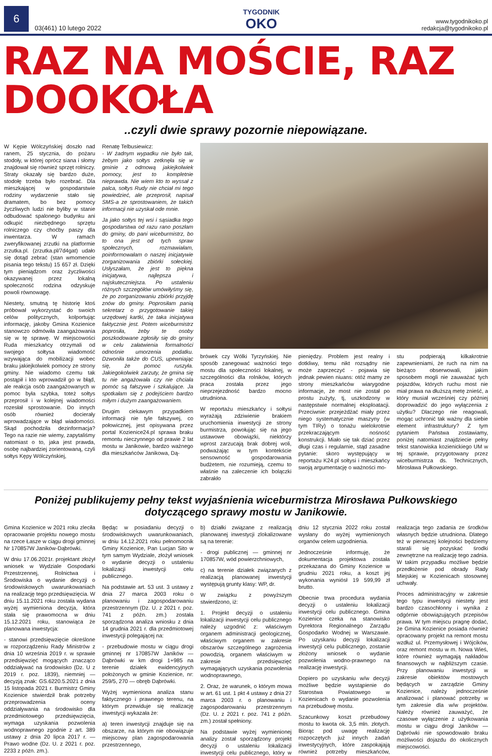6
03(461) 10 lutego 2022
TYGODNIK
OKO
www.tygodnikoko.pl
redakcja@tygodnikoko.pl
RAZ NA MOŚCIE, RAZ DOOKOŁA
..czyli dwie sprawy pozornie niepowiązane.
W Kępie Wólczyńskiej doszło nad ranem, 25 stycznia, do pożaru stodoły, w której oprócz siana i słomy znajdował się również sprzęt rolniczy. Straty okazały się bardzo duże, stodołę trzeba było rozebrać. Dla mieszkającej w gospodarstwie rodziny wydarzenie stało się dramatem, bo bez pomocy życzliwych ludzi nie byliby w stanie odbudować spalonego budynku ani odkupić niezbędnego sprzętu rolniczego czy choćby paszy dla inwentarza. W ramach zweryfikowanej zrzutki na platformie zrzutka.pl. (zrzutka.pl/7d4gat) udało się dotąd zebrać (stan wmomencie pisania tego tekstu) 15 657 zł. Dzięki tym pieniądzom oraz życzliwości okazywanej przez lokalną społeczność rodzina odzyskuje powoli równowagę.
Niestety, smutną tę historię ktoś próbował wykorzystać do swoich celów politycznych, kolportując informację, jakoby Gmina Kozienice stanowczo odmówiła zaangażowania się w tę sprawę. W miejscowości Ruda mieszkańcy otrzymali od swojego sołtysa wiadomość wzywająca do mobilizacji wobec braku jakiejkolwiek pomocy ze strony gminy. Nie wiadomo czemu tak postąpił i kto wprowadził go w błąd, ale reakcja osób zaangażowanych w pomoc była szybka, toteż sołtys przeprosił i w kolejnej wiadomości rozesłał sprostowanie. Do innych osób również docierały wprowadzające w błąd wiadomości. Skąd pochodziła dezinformacja? Tego na razie nie wiemy, zapytaliśmy natomiast o to, jaka jest prawda, osobę najbardziej zorientowaną, czyli sołtys Kępy Wólczyńskiej,
Renatę Telbusiewicz:
- W żadnym wypadku nie było tak, żebym jako sołtys zetknęła się w gminie z odmową jakiejkolwiek pomocy, jest to kompletnie nieprawda. Nie wiem kto to wyssał z palca, sołtys Rudy nie chciał mi tego powiedzieć, ale przeprosił, napisał SMS-a ze sprostowaniem, że takich informacji nie uzyskał ode mnie.
Ja jako sołtys tej wsi i sąsiadka tego gospodarstwa od razu rano poszłam do gminy, do pani wiceburmistrz, bo to ona jest od tych spraw społecznych, rozmawiałam, poinformowałam o naszej inicjatywie zorganizowania zbiórki sołeckiej. Usłyszałam, że jest to piękna inicjatywa, najlepsza i najskuteczniejsza. Po ustaleniu różnych szczegółów umówiłyśmy się, że po zorganizowaniu zbiórki przyjdę znów do gminy. Poprosiłam panią sekretarz o przygotowanie takiej urzędowej kartki, że taka inicjatywa faktycznie jest. Potem wiceburmistrz poprosiła, żeby te osoby poszkodowane zgłosiły się do gminy w celu załatwienia formalności odnośnie umorzenia podatku. Dzwoniła także do CUS, upewniając się, że pomoc ruszyła. Jakiegokolwiek zarzuty, że gmina się tu nie angażowała czy nie chciała pomóc są fałszywe i szkalujące. Ja spotkałam się z podejściem bardzo miłym i dużym zaangażowaniem.
Drugim ciekawym przypadkiem informacji nie tyle fałszywej, co połowicznej, jest opisywana przez portal Kozienice24.pl sprawa braku remontu nieczynnego od prawie 2 lat mostu w Janikowie, bardzo ważnego dla mieszkańców Janikowa, Dą-
brówek czy Wólki Tyrzyńskiej. Nie sposób zanegować ważności tego mostu dla społeczności lokalnej, w szczególności dla rolników, których praca została przez jego nieprzejezdność bardzo mocno utrudniona.
W reportażu mieszkańcy i sołtysi wyrażają zdziwienie brakiem uruchomienia inwestycji ze strony burmistrza, powołując się na jego ustawowe obowiązki, niektórzy wprost zarzucają brak dobrej woli, podważając w tym kontekście sensowność gospodarowania budżetem, nie rozumieją, czemu to właśnie na zaleczenie ich bolączki zabrakło
pieniędzy. Problem jest realny i dotkliwy, temu nikt rozsądny nie może zaprzeczyć - pojawia się jednak pewien niuans: otóż mamy ze strony mieszkańców wiarygodne informacje, że most nie został po prostu zużyty, tj, uszkodzony w następstwie normalnej eksploatacji. Przeciwnie: przejeżdżać miały przez niego systematycznie maszyny (w tym TIRy) o tonażu wielokrotnie przekraczającym nośność konstrukcji. Miało się tak dziać przez długi czas i regularnie, stąd zasadne pytanie: skoro występujący w reportażu K24.pl sołtysi i mieszkańcy swoją argumentację o ważności mo-
stu podpierają kilkakrotnie zapewnieniami, że ruch na nim na bieżąco obserwowali, jakim sposobem mogli nie zauważać tych pojazdów, których ruchu most nie miał prawa na dłuższą metę znieść, a który musiał wcześniej czy później doprowadzić do jego wyłączenia z użytku? Dlaczego nie reagowali, mogąc uchronić tak ważny dla siebie element infrastruktury? Z tym pytaniem Państwa zostawiamy, poniżej natomiast znajdziecie pełny tekst stanowiska kozienickiego UM w tej sprawie, przygotowany przez wiceburmistrza ds. Technicznych, Mirosława Pułkowskiego.
Poniżej publikujemy pełny tekst wyjaśnienia wiceburmistrza Mirosława Pułkowskiego
dotyczącego sprawy mostu w Janikowie.
Gmina Kozienice w 2021 roku zleciła opracowanie projektu nowego mostu na rzece Łasze w ciągu drogi gminnej Nr 170857W Janików-Dąbrówki.
W dniu 17.06.2021r. projektant złożył wniosek w Wydziale Gospodarki Przestrzennej, Rolnictwa i Środowiska o wydanie decyzji o środowiskowych uwarunkowaniach na realizację tego przedsięwzięcia. W dniu 15.11.2021 roku została wydana wyżej wymieniona decyzja, która stała się prawomocna w dniu 15.12.2021 roku, stanowiąca że planowana inwestycja:
- stanowi przedsięwzięcie określone w rozporządzeniu Rady Ministrów z dnia 10 września 2019 r. w sprawie przedsięwzięć mogących znacząco oddziaływać na środowisko (Dz. U z 2019 r. poz. 1839), niemniej — decyzją znak: GS.6220.5.2021 z dnia 15 listopada 2021 r. Burmistrz Gminy Kozienice stwierdził brak potrzeby przeprowadzenia oceny oddziaływania na środowisko dla przedmiotowego przedsięwzięcia, wymaga uzyskania pozwolenia wodnoprawnego zgodnie z art. 389 ustawy z dnia 20 lipca 2017 r. — Prawo wodne (Dz. U. z 2021 r. poz. 2233 z późn. zm.).
Będąc w posiadaniu decyzji o środowiskowych uwarunkowaniach, w dniu 14.12.2021 roku pełnomocnik Gminy Kozienice, Pan Lucjan Sito w tym samym Wydziale, złożył wniosek o wydanie decyzji o ustaleniu lokalizacji inwestycji celu publicznego.
Na podstawie art. 53 ust. 3 ustawy z dnia 27 marca 2003 roku o planowaniu i zagospodarowaniu przestrzennym (Dz. U. z 2021 r. poz. 741 z późn. zm.) została sporządzona analiza wniosku z dnia 14 grudnia 2021 r. dla przedmiotowej inwestycji polegającej na:
- przebudowie mostu w ciągu drogi gminnej nr 170857W Janików — Dąbrówki w km drogi 1+985 na terenie działek ewidencyjnych położonych w gminie Kozienice, nr: 259/5, 270 — obręb Dąbrówki.
Wyżej wymieniona analiza stanu faktycznego i prawnego terenu, na którym przewiduje się realizację inwestycji wykazała że:
a) teren inwestycji znajduje się na obszarze, na którym nie obowiązuje miejscowy plan zagospodarowania przestrzennego,
b) działki związane z realizacją planowanej inwestycji zlokalizowane są na terenie:
- drogi publicznej — gminnej nr 170857W, wód powierzchniowych,
c) na terenie działek związanych z realizacją planowanej inwestycji występują grunty klasy: WP, dr.
W związku z powyższym stwierdzono, iż:
1. Projekt decyzji o ustaleniu lokalizacji inwestycji celu publicznego należy uzgodnić z: właściwym organem administracji geologicznej, właściwym organem w zakresie obszarów szczególnego zagrożenia powodzią, organem właściwym w zakresie przedsięwzięć wymagających uzyskania pozwolenia wodnoprawnego,
2. Oraz, że warunek, o którym mowa w art. 61 ust. 1 pkt 4 ustawy z dnia 27 marca 2003 r. o planowaniu i zagospodarowaniu przestrzennym (Dz. U. z 2021 r. poz. 741 z późn. zm.) został spełniony.
Na podstawie wyżej wymienionej analizy został sporządzony projekt decyzji o ustaleniu lokalizacji inwestycji celu publicznego, który w dniu 12 stycznia 2022 roku został wysłany do wyżej wymienionych organów celem uzgodnienia.
Jednocześnie informuję, że dokumentacja projektowa została przekazana do Gminy Kozienice w grudniu 2021 roku, a koszt jej wykonania wyniósł 19 599,99 zł brutto.
Obecnie trwa procedura wydania decyzji o ustaleniu lokalizacji inwestycji celu publicznego. Gmina Kozienice czeka na stanowisko Dyrektora Regionalnego Zarządu Gospodarko Wodnej w Warszawie. Po uzyskaniu decyzji lokalizacji inwestycji celu publicznego, zostanie złożony wniosek o wydanie pozwolenia wodno-prawnego na realizację inwestycji.
Dopiero po uzyskaniu w/w decyzji możliwe będzie wystąpienie do Starostwa Powiatowego w Kozienicach o wydanie pozwolenia na przebudowę mostu.
Szacunkowy koszt przebudowy mostu to kwota ok. 3,5 mln. złotych. Biorąc pod uwagę realizację rozpoczętych już innych zadań inwestycyjnych, które zaspokajają również potrzeby mieszkańców, realizacja tego zadania ze środków własnych będzie utrudniona. Dlatego też w pierwszej kolejności będziemy starali się pozyskać środki zewnętrzne na realizację tego zadnia. W takim przypadku możliwe będzie przedłożenie pod obrady Rady Miejskiej w Kozienicach stosownej uchwały.
Proces administracyjny w zakresie tego typu inwestycji niestety jest bardzo czasochłonny i wynika z odgórnie obowiązujących przepisów prawa. W tym miejscu pragnę dodać, że Gmina Kozienice posiada również opracowany projekt na remont mostu wzdłuż ul. Przemysłowej i Wójcików, oraz remont mostu w m. Nowa Wieś, które również wymagają nakładów finansowych w najbliższym czasie. Przy planowaniu inwestycji w zakresie obiektów mostowych będących w zarządzie Gminy Kozienice, należy jednocześnie analizować i planować potrzeby w tym zakresie dla w/w projektów. Należy również zauważyć, że czasowe wyłączenie z użytkowania mostu w ciągu drogi Janików — Dąbrówki nie spowodowało braku możliwości dojazdu do okolicznych miejscowości.